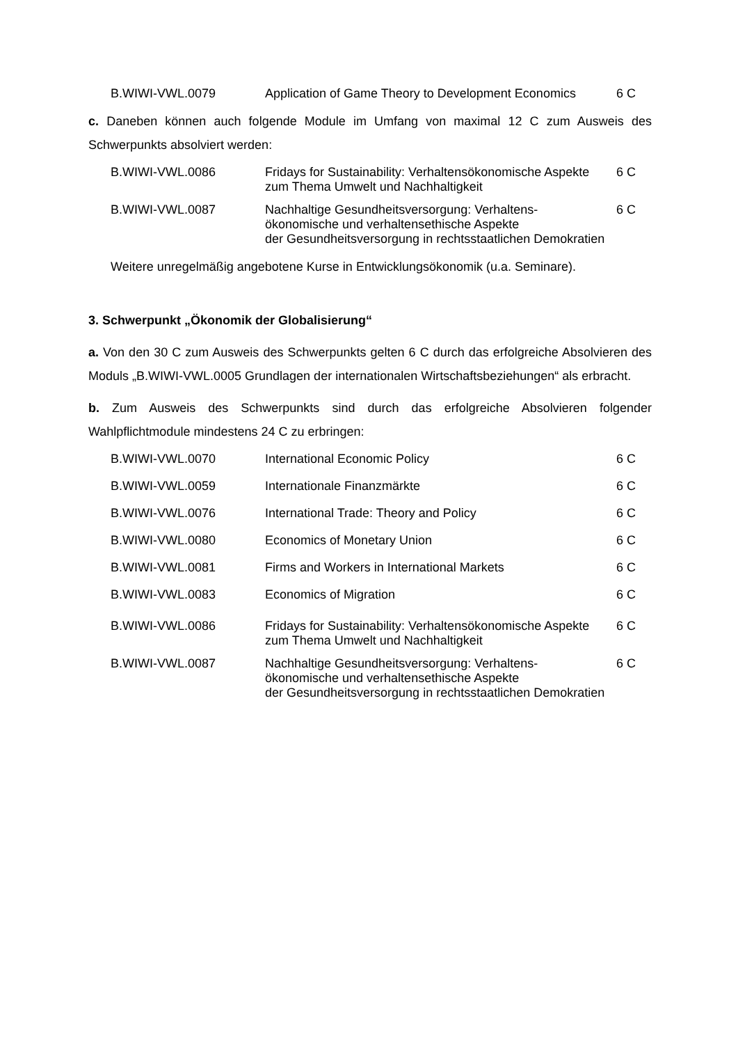| B.WIWI-VWL.0079 | Application of Game Theory to Development Economics | 6 C |
c. Daneben können auch folgende Module im Umfang von maximal 12 C zum Ausweis des Schwerpunkts absolviert werden:
| B.WIWI-VWL.0086 | Fridays for Sustainability: Verhaltensökonomische Aspekte zum Thema Umwelt und Nachhaltigkeit | 6 C |
| B.WIWI-VWL.0087 | Nachhaltige Gesundheitsversorgung: Verhaltens- ökonomische und verhaltensethische Aspekte der Gesundheitsversorgung in rechtsstaatlichen Demokratien | 6 C |
Weitere unregelmäßig angebotene Kurse in Entwicklungsökonomik (u.a. Seminare).
3. Schwerpunkt „Ökonomik der Globalisierung“
a. Von den 30 C zum Ausweis des Schwerpunkts gelten 6 C durch das erfolgreiche Absolvieren des Moduls „B.WIWI-VWL.0005 Grundlagen der internationalen Wirtschaftsbeziehungen“ als erbracht.
b. Zum Ausweis des Schwerpunkts sind durch das erfolgreiche Absolvieren folgender Wahlpflichtmodule mindestens 24 C zu erbringen:
| B.WIWI-VWL.0070 | International Economic Policy | 6 C |
| B.WIWI-VWL.0059 | Internationale Finanzmärkte | 6 C |
| B.WIWI-VWL.0076 | International Trade: Theory and Policy | 6 C |
| B.WIWI-VWL.0080 | Economics of Monetary Union | 6 C |
| B.WIWI-VWL.0081 | Firms and Workers in International Markets | 6 C |
| B.WIWI-VWL.0083 | Economics of Migration | 6 C |
| B.WIWI-VWL.0086 | Fridays for Sustainability: Verhaltensökonomische Aspekte zum Thema Umwelt und Nachhaltigkeit | 6 C |
| B.WIWI-VWL.0087 | Nachhaltige Gesundheitsversorgung: Verhaltens- ökonomische und verhaltensethische Aspekte der Gesundheitsversorgung in rechtsstaatlichen Demokratien | 6 C |